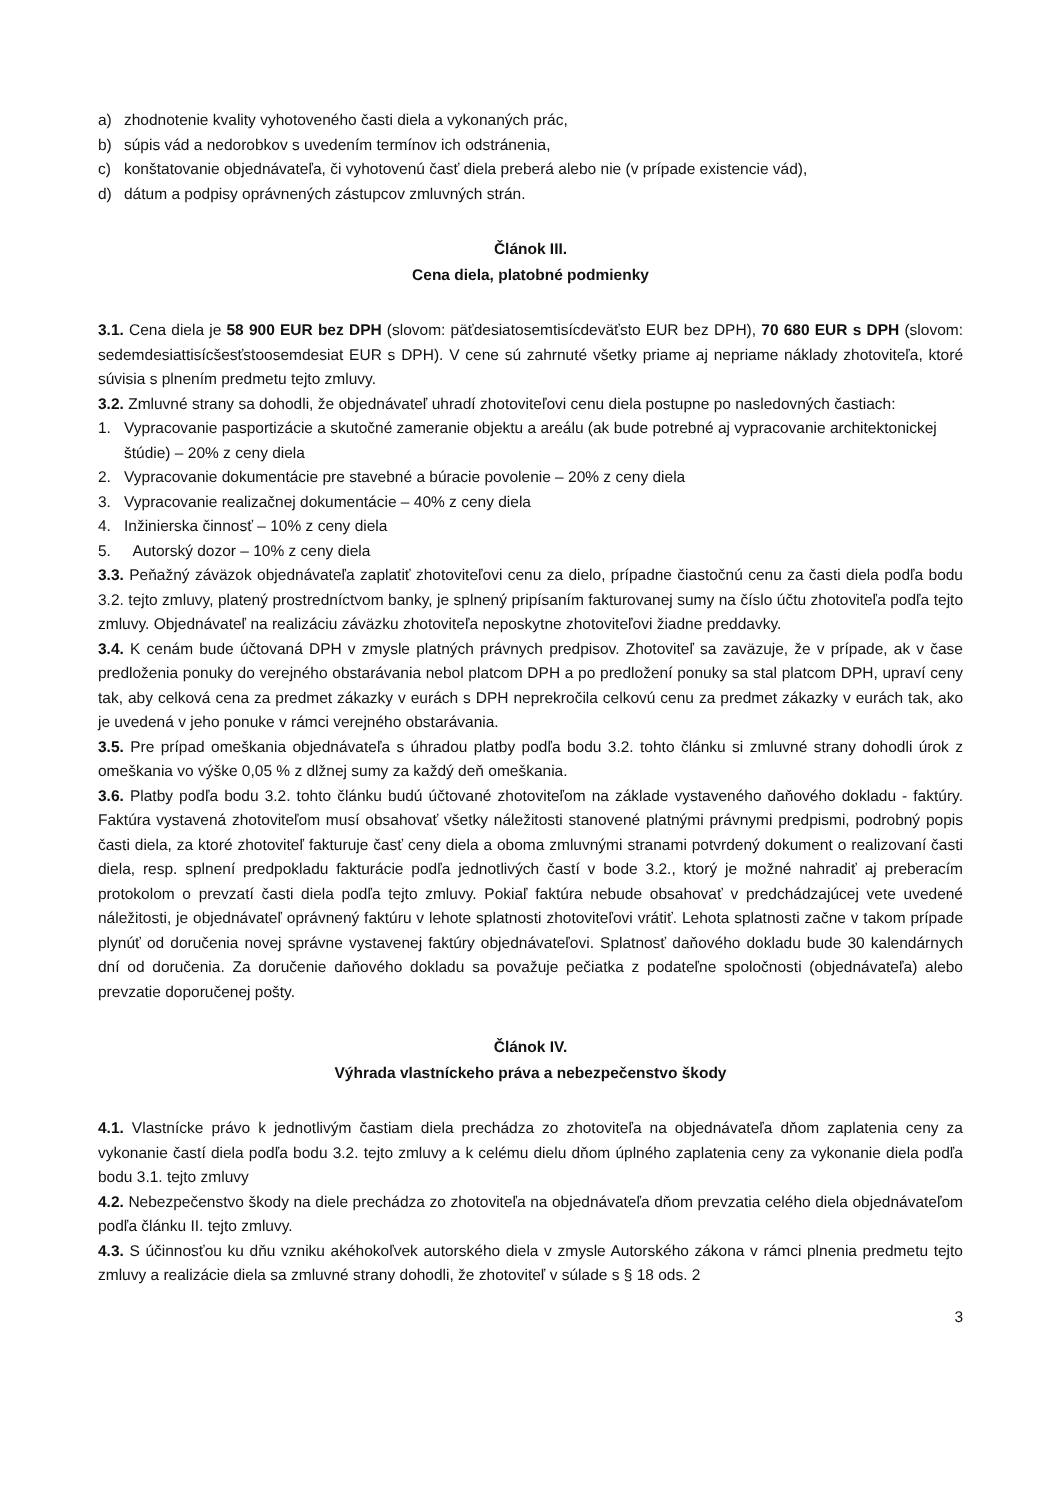a) zhodnotenie kvality vyhotoveného časti diela a vykonaných prác,
b) súpis vád a nedorobkov s uvedením termínov ich odstránenia,
c) konštatovanie objednávateľa, či vyhotovenú časť diela preberá alebo nie (v prípade existencie vád),
d) dátum a podpisy oprávnených zástupcov zmluvných strán.
Článok III.
Cena diela, platobné podmienky
3.1. Cena diela je 58 900 EUR bez DPH (slovom: päťdesiatosemtisícdeväťsto EUR bez DPH), 70 680 EUR s DPH (slovom: sedemdesiattisícšesťstoosemdesiat EUR s DPH). V cene sú zahrnuté všetky priame aj nepriame náklady zhotoviteľa, ktoré súvisia s plnením predmetu tejto zmluvy.
3.2. Zmluvné strany sa dohodli, že objednávateľ uhradí zhotoviteľovi cenu diela postupne po nasledovných častiach:
1. Vypracovanie pasportizácie a skutočné zameranie objektu a areálu (ak bude potrebné aj vypracovanie architektonickej štúdie) – 20% z ceny diela
2. Vypracovanie dokumentácie pre stavebné a búracie povolenie – 20% z ceny diela
3. Vypracovanie realizačnej dokumentácie – 40% z ceny diela
4. Inžinierska činnosť – 10% z ceny diela
5. Autorský dozor – 10% z ceny diela
3.3. Peňažný záväzok objednávateľa zaplatiť zhotoviteľovi cenu za dielo, prípadne čiastočnú cenu za časti diela podľa bodu 3.2. tejto zmluvy, platený prostredníctvom banky, je splnený pripísaním fakturovanej sumy na číslo účtu zhotoviteľa podľa tejto zmluvy. Objednávateľ na realizáciu záväzku zhotoviteľa neposkytne zhotoviteľovi žiadne preddavky.
3.4. K cenám bude účtovaná DPH v zmysle platných právnych predpisov. Zhotoviteľ sa zaväzuje, že v prípade, ak v čase predloženia ponuky do verejného obstarávania nebol platcom DPH a po predložení ponuky sa stal platcom DPH, upraví ceny tak, aby celková cena za predmet zákazky v eurách s DPH neprekročila celkovú cenu za predmet zákazky v eurách tak, ako je uvedená v jeho ponuke v rámci verejného obstarávania.
3.5. Pre prípad omeškania objednávateľa s úhradou platby podľa bodu 3.2. tohto článku si zmluvné strany dohodli úrok z omeškania vo výške 0,05 % z dlžnej sumy za každý deň omeškania.
3.6. Platby podľa bodu 3.2. tohto článku budú účtované zhotoviteľom na základe vystaveného daňového dokladu - faktúry. Faktúra vystavená zhotoviteľom musí obsahovať všetky náležitosti stanovené platnými právnymi predpismi, podrobný popis časti diela, za ktoré zhotoviteľ fakturuje časť ceny diela a oboma zmluvnými stranami potvrdený dokument o realizovaní časti diela, resp. splnení predpokladu fakturácie podľa jednotlivých častí v bode 3.2., ktorý je možné nahradiť aj preberacím protokolom o prevzatí časti diela podľa tejto zmluvy. Pokiaľ faktúra nebude obsahovať v predchádzajúcej vete uvedené náležitosti, je objednávateľ oprávnený faktúru v lehote splatnosti zhotoviteľovi vrátiť. Lehota splatnosti začne v takom prípade plynúť od doručenia novej správne vystavenej faktúry objednávateľovi. Splatnosť daňového dokladu bude 30 kalendárnych dní od doručenia. Za doručenie daňového dokladu sa považuje pečiatka z podateľne spoločnosti (objednávateľa) alebo prevzatie doporučenej pošty.
Článok IV.
Výhrada vlastníckeho práva a nebezpečenstvo škody
4.1. Vlastnícke právo k jednotlivým častiam diela prechádza zo zhotoviteľa na objednávateľa dňom zaplatenia ceny za vykonanie častí diela podľa bodu 3.2. tejto zmluvy a k celému dielu dňom úplného zaplatenia ceny za vykonanie diela podľa bodu 3.1. tejto zmluvy
4.2. Nebezpečenstvo škody na diele prechádza zo zhotoviteľa na objednávateľa dňom prevzatia celého diela objednávateľom podľa článku II. tejto zmluvy.
4.3. S účinnosťou ku dňu vzniku akéhokoľvek autorského diela v zmysle Autorského zákona v rámci plnenia predmetu tejto zmluvy a realizácie diela sa zmluvné strany dohodli, že zhotoviteľ v súlade s § 18 ods. 2
3